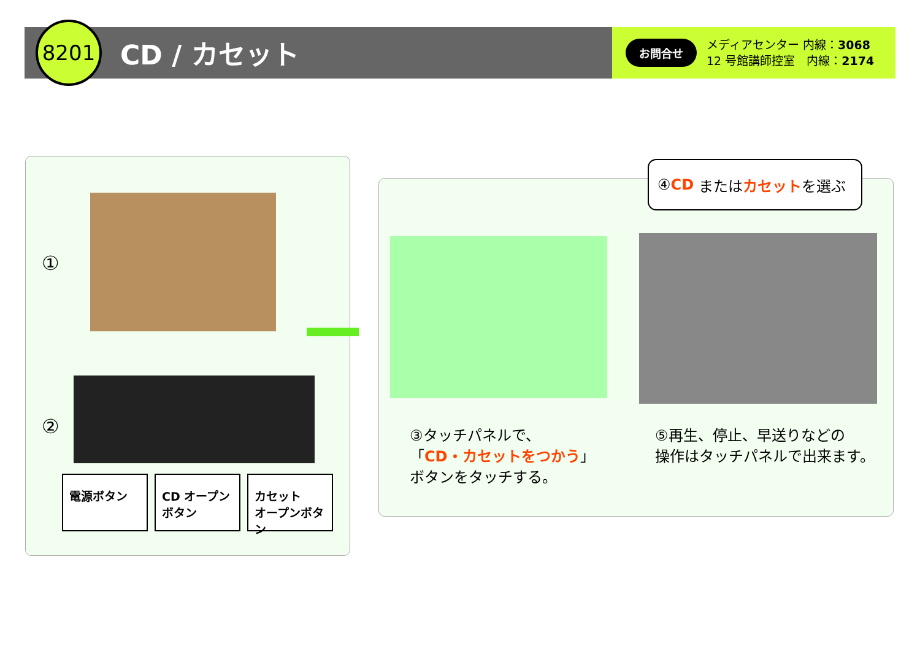8201
CD / カセット
お問合せ
メディアセンター 内線：3068
12 号館講師控室　内線：2174
①
②
電源ボタン
CD オープン
ボタン
カセット
オープンボタン
④ CD または カセット を選ぶ
③タッチパネルで、
「CD・カセットをつかう」
ボタンをタッチする。
⑤再生、停止、早送りなどの
操作はタッチパネルで出来ます。